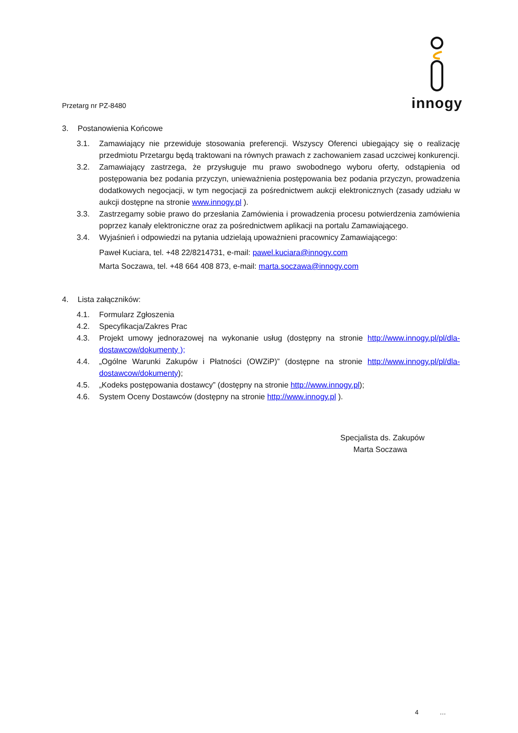Przetarg nr PZ-8480
innogy
3. Postanowienia Końcowe
3.1. Zamawiający nie przewiduje stosowania preferencji. Wszyscy Oferenci ubiegający się o realizację przedmiotu Przetargu będą traktowani na równych prawach z zachowaniem zasad uczciwej konkurencji.
3.2. Zamawiający zastrzega, że przysługuje mu prawo swobodnego wyboru oferty, odstąpienia od postępowania bez podania przyczyn, unieważnienia postępowania bez podania przyczyn, prowadzenia dodatkowych negocjacji, w tym negocjacji za pośrednictwem aukcji elektronicznych (zasady udziału w aukcji dostępne na stronie www.innogy.pl ).
3.3. Zastrzegamy sobie prawo do przesłania Zamówienia i prowadzenia procesu potwierdzenia zamówienia poprzez kanały elektroniczne oraz za pośrednictwem aplikacji na portalu Zamawiającego.
3.4. Wyjaśnień i odpowiedzi na pytania udzielają upoważnieni pracownicy Zamawiającego:
Paweł Kuciara, tel. +48 22/8214731, e-mail: pawel.kuciara@innogy.com
Marta Soczawa, tel. +48 664 408 873, e-mail: marta.soczawa@innogy.com
4. Lista załączników:
4.1. Formularz Zgłoszenia
4.2. Specyfikacja/Zakres Prac
4.3. Projekt umowy jednorazowej na wykonanie usług (dostępny na stronie http://www.innogy.pl/pl/dla-dostawcow/dokumenty );
4.4. „Ogólne Warunki Zakupów i Płatności (OWZiP)” (dostępne na stronie http://www.innogy.pl/pl/dla-dostawcow/dokumenty);
4.5. „Kodeks postępowania dostawcy” (dostępny na stronie http://www.innogy.pl);
4.6. System Oceny Dostawców (dostępny na stronie http://www.innogy.pl ).
Specjalista ds. Zakupów
Marta Soczawa
4 …